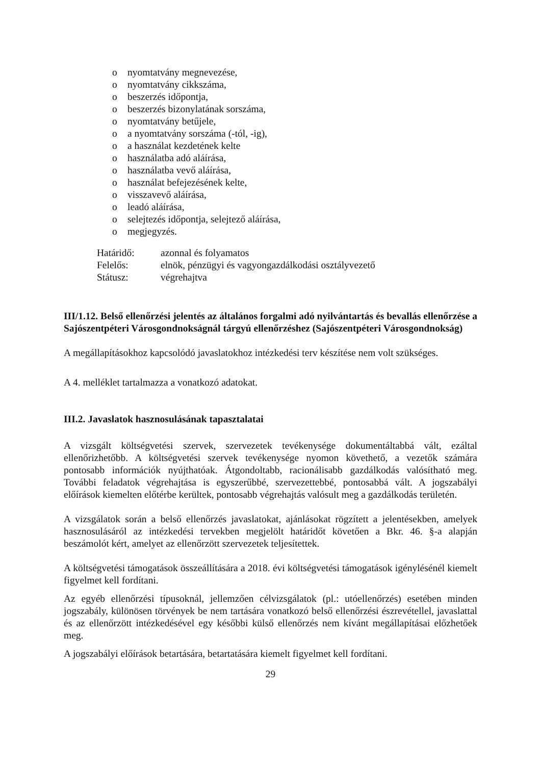o nyomtatvány megnevezése,
o nyomtatvány cikkszáma,
o beszerzés időpontja,
o beszerzés bizonylatának sorszáma,
o nyomtatvány betűjele,
o a nyomtatvány sorszáma (-tól, -ig),
o a használat kezdetének kelte
o használatba adó aláírása,
o használatba vevő aláírása,
o használat befejezésének kelte,
o visszavevő aláírása,
o leadó aláírása,
o selejtezés időpontja, selejtező aláírása,
o megjegyzés.
| Határidő: | azonnal és folyamatos |
| Felelős: | elnök, pénzügyi és vagyongazdálkodási osztályvezető |
| Státusz: | végrehajtva |
III/1.12. Belső ellenőrzési jelentés az általános forgalmi adó nyilvántartás és bevallás ellenőrzése a Sajószentpéteri Városgondnokságnál tárgyú ellenőrzéshez (Sajószentpéteri Városgondnokság)
A megállapításokhoz kapcsolódó javaslatokhoz intézkedési terv készítése nem volt szükséges.
A 4. melléklet tartalmazza a vonatkozó adatokat.
III.2. Javaslatok hasznosulásának tapasztalatai
A vizsgált költségvetési szervek, szervezetek tevékenysége dokumentáltabbá vált, ezáltal ellenőrizhetőbb. A költségvetési szervek tevékenysége nyomon követhető, a vezetők számára pontosabb információk nyújthatóak. Átgondoltabb, racionálisabb gazdálkodás valósítható meg. További feladatok végrehajtása is egyszerűbbé, szervezettebbé, pontosabbá vált. A jogszabályi előírások kiemelten előtérbe kerültek, pontosabb végrehajtás valósult meg a gazdálkodás területén.
A vizsgálatok során a belső ellenőrzés javaslatokat, ajánlásokat rögzített a jelentésekben, amelyek hasznosulásáról az intézkedési tervekben megjelölt határidőt követően a Bkr. 46. §-a alapján beszámolót kért, amelyet az ellenőrzött szervezetek teljesítettek.
A költségvetési támogatások összeállítására a 2018. évi költségvetési támogatások igénylésénél kiemelt figyelmet kell fordítani.
Az egyéb ellenőrzési típusoknál, jellemzően célvizsgálatok (pl.: utóellenőrzés) esetében minden jogszabály, különösen törvények be nem tartására vonatkozó belső ellenőrzési észrevétellel, javaslattal és az ellenőrzött intézkedésével egy későbbi külső ellenőrzés nem kívánt megállapításai előzhetőek meg.
A jogszabályi előírások betartására, betartatására kiemelt figyelmet kell fordítani.
29